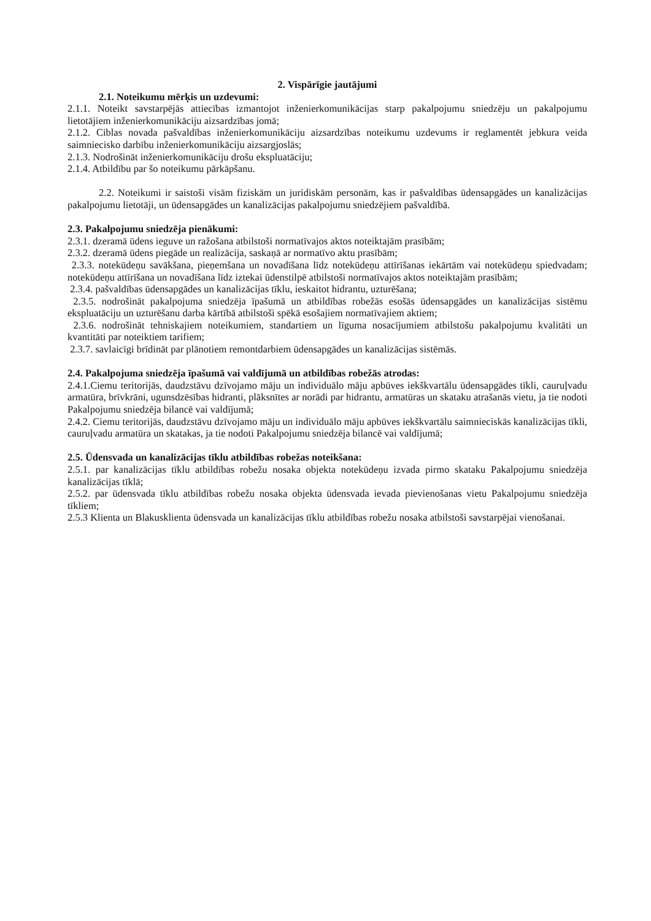2. Vispārīgie jautājumi
2.1. Noteikumu mērķis un uzdevumi:
2.1.1. Noteikt savstarpējās attiecības izmantojot inženierkomunikācijas starp pakalpojumu sniedzēju un pakalpojumu lietotājiem inženierkomunikāciju aizsardzības jomā;
2.1.2. Ciblas novada pašvaldības inženierkomunikāciju aizsardzības noteikumu uzdevums ir reglamentēt jebkura veida saimniecisko darbību inženierkomunikāciju aizsargjoslās;
2.1.3. Nodrošināt inženierkomunikāciju drošu ekspluatāciju;
2.1.4. Atbildību par šo noteikumu pārkāpšanu.
2.2. Noteikumi ir saistoši visām fiziskām un juridiskām personām, kas ir pašvaldības ūdensapgādes un kanalizācijas pakalpojumu lietotāji, un ūdensapgādes un kanalizācijas pakalpojumu sniedzējiem pašvaldībā.
2.3. Pakalpojumu sniedzēja pienākumi:
2.3.1. dzeramā ūdens ieguve un ražošana atbilstoši normatīvajos aktos noteiktajām prasībām;
2.3.2. dzeramā ūdens piegāde un realizācija, saskaņā ar normatīvo aktu prasībām;
2.3.3. notekūdeņu savākšana, pieņemšana un novadīšana līdz notekūdeņu attīrīšanas iekārtām vai notekūdeņu spiedvadam; notekūdeņu attīrīšana un novadīšana līdz iztekai ūdenstilpē atbilstoši normatīvajos aktos noteiktajām prasībām;
2.3.4. pašvaldības ūdensapgādes un kanalizācijas tīklu, ieskaitot hidrantu, uzturēšana;
2.3.5. nodrošināt pakalpojuma sniedzēja īpašumā un atbildības robežās esošās ūdensapgādes un kanalizācijas sistēmu ekspluatāciju un uzturēšanu darba kārtībā atbilstoši spēkā esošajiem normatīvajiem aktiem;
2.3.6. nodrošināt tehniskajiem noteikumiem, standartiem un līguma nosacījumiem atbilstošu pakalpojumu kvalitāti un kvantitāti par noteiktiem tarifiem;
2.3.7. savlaicīgi brīdināt par plānotiem remontdarbiem ūdensapgādes un kanalizācijas sistēmās.
2.4. Pakalpojuma sniedzēja īpašumā vai valdījumā un atbildības robežās atrodas:
2.4.1.Ciemu teritorijās, daudzstāvu dzīvojamo māju un individuālo māju apbūves iekškvartālu ūdensapgādes tīkli, cauruļvadu armatūra, brīvkrāni, ugunsdzēsības hidranti, plāksnītes ar norādi par hidrantu, armatūras un skataku atrašanās vietu, ja tie nodoti Pakalpojumu sniedzēja bilancē vai valdījumā;
2.4.2. Ciemu teritorijās, daudzstāvu dzīvojamo māju un individuālo māju apbūves iekškvartālu saimnieciskās kanalizācijas tīkli, cauruļvadu armatūra un skatakas, ja tie nodoti Pakalpojumu sniedzēja bilancē vai valdījumā;
2.5. Ūdensvada un kanalizācijas tīklu atbildības robežas noteikšana:
2.5.1. par kanalizācijas tīklu atbildības robežu nosaka objekta notekūdeņu izvada pirmo skataku Pakalpojumu sniedzēja kanalizācijas tīklā;
2.5.2. par ūdensvada tīklu atbildības robežu nosaka objekta ūdensvada ievada pievienošanas vietu Pakalpojumu sniedzēja tīkliem;
2.5.3 Klienta un Blakusklienta ūdensvada un kanalizācijas tīklu atbildības robežu nosaka atbilstoši savstarpējai vienošanai.